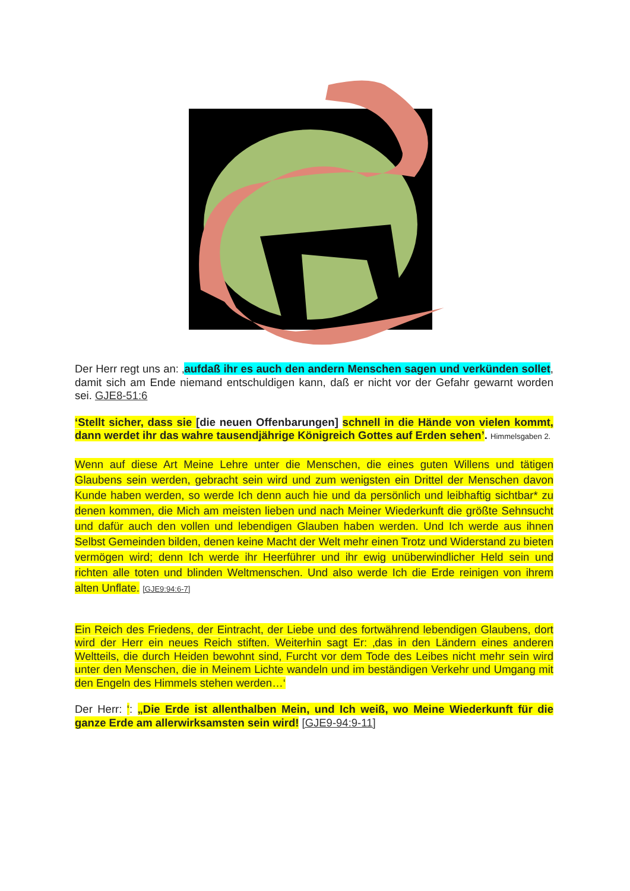Der Herr regt uns an: ‚aufdaß ihr es auch den andern Menschen sagen und verkünden sollet, damit sich am Ende niemand entschuldigen kann, daß er nicht vor der Gefahr gewarnt worden sei. GJE8-51:6
‘Stellt sicher, dass sie [die neuen Offenbarungen] schnell in die Hände von vielen kommt, dann werdet ihr das wahre tausendjährige Königreich Gottes auf Erden sehen’. Himmelsgaben 2.
Wenn auf diese Art Meine Lehre unter die Menschen, die eines guten Willens und tätigen Glaubens sein werden, gebracht sein wird und zum wenigsten ein Drittel der Menschen davon Kunde haben werden, so werde Ich denn auch hie und da persönlich und leibhaftig sichtbar* zu denen kommen, die Mich am meisten lieben und nach Meiner Wiederkunft die größte Sehnsucht und dafür auch den vollen und lebendigen Glauben haben werden. Und Ich werde aus ihnen Selbst Gemeinden bilden, denen keine Macht der Welt mehr einen Trotz und Widerstand zu bieten vermögen wird; denn Ich werde ihr Heerführer und ihr ewig unüberwindlicher Held sein und richten alle toten und blinden Weltmenschen. Und also werde Ich die Erde reinigen von ihrem alten Unflate. [GJE9:94:6-7]
Ein Reich des Friedens, der Eintracht, der Liebe und des fortwährend lebendigen Glaubens, dort wird der Herr ein neues Reich stiften. Weiterhin sagt Er: ‚das in den Ländern eines anderen Weltteils, die durch Heiden bewohnt sind, Furcht vor dem Tode des Leibes nicht mehr sein wird unter den Menschen, die in Meinem Lichte wandeln und im beständigen Verkehr und Umgang mit den Engeln des Himmels stehen werden…‘
Der Herr: ‘: „Die Erde ist allenthalben Mein, und Ich weiß, wo Meine Wiederkunft für die ganze Erde am allerwirksamsten sein wird! [GJE9-94:9-11]